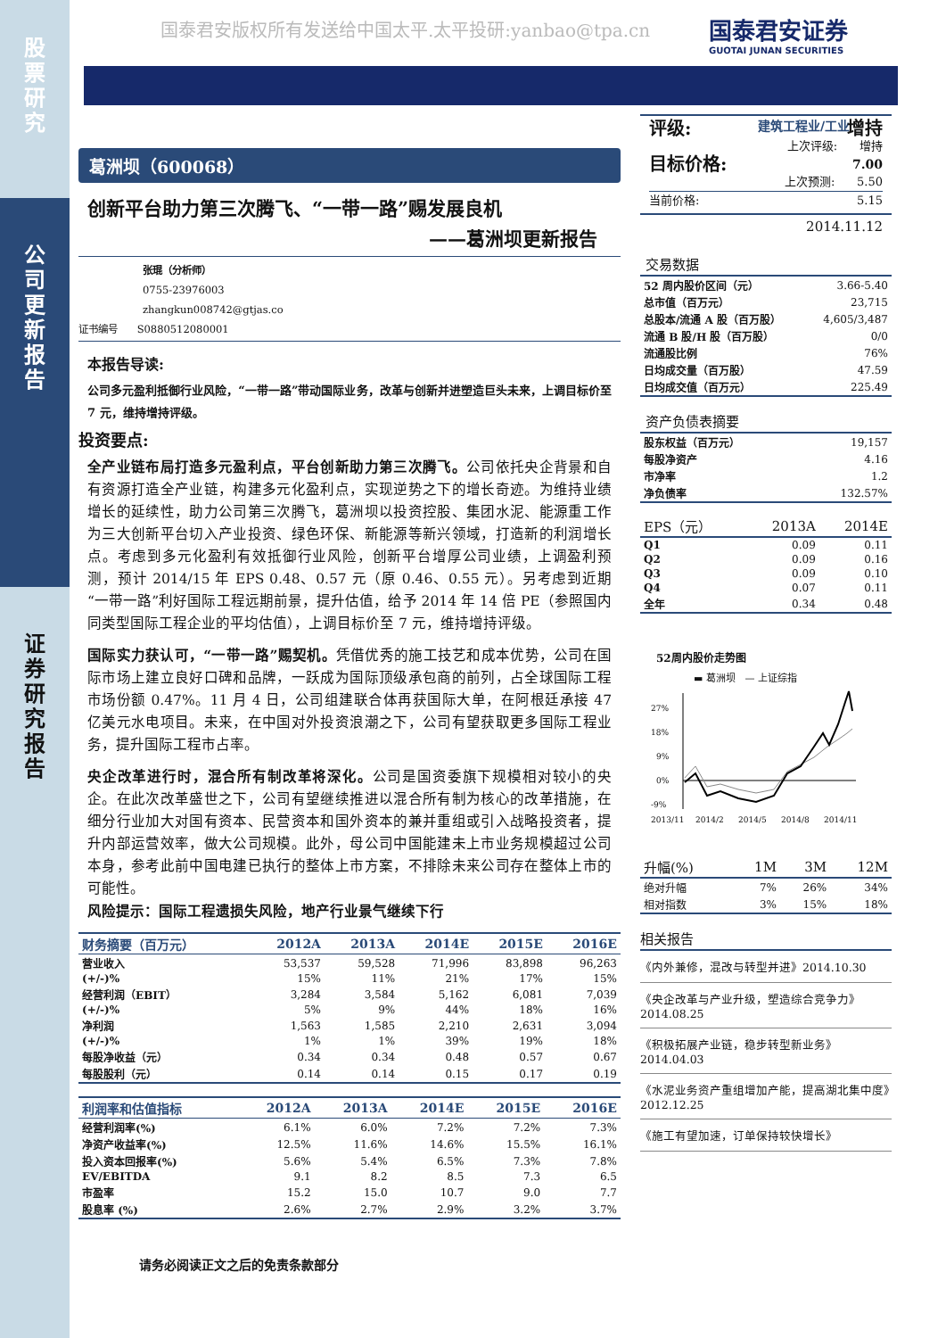股
票
研
究
公
司
更
新
报
告
证
券
研
究
报
告
国泰君安版权所有发送给中国太平.太平投研:yanbao@tpa.cn
国泰君安证券
GUOTAI JUNAN SECURITIES
建筑工程业/工业
葛洲坝（600068）
创新平台助力第三次腾飞、“一带一路”赐发展良机
——葛洲坝更新报告
张琨（分析师）
0755-23976003
zhangkun008742@gtjas.co
证书编号 S0880512080001
本报告导读:
公司多元盈利抵御行业风险，“一带一路”带动国际业务，改革与创新并进塑造巨头未来，上调目标价至 7 元，维持增持评级。
投资要点:
全产业链布局打造多元盈利点，平台创新助力第三次腾飞。公司依托央企背景和自有资源打造全产业链，构建多元化盈利点，实现逆势之下的增长奇迹。为维持业绩增长的延续性，助力公司第三次腾飞，葛洲坝以投资控股、集团水泥、能源重工作为三大创新平台切入产业投资、绿色环保、新能源等新兴领域，打造新的利润增长点。考虑到多元化盈利有效抵御行业风险，创新平台增厚公司业绩，上调盈利预测，预计 2014/15 年 EPS 0.48、0.57 元（原 0.46、0.55 元）。另考虑到近期“一带一路”利好国际工程远期前景，提升估值，给予 2014 年 14 倍 PE（参照国内同类型国际工程企业的平均估值），上调目标价至 7 元，维持增持评级。
国际实力获认可，“一带一路”赐契机。凭借优秀的施工技艺和成本优势，公司在国际市场上建立良好口碑和品牌，一跃成为国际顶级承包商的前列，占全球国际工程市场份额 0.47%。11 月 4 日，公司组建联合体再获国际大单，在阿根廷承接 47 亿美元水电项目。未来，在中国对外投资浪潮之下，公司有望获取更多国际工程业务，提升国际工程市占率。
央企改革进行时，混合所有制改革将深化。公司是国资委旗下规模相对较小的央企。在此次改革盛世之下，公司有望继续推进以混合所有制为核心的改革措施，在细分行业加大对国有资本、民营资本和国外资本的兼并重组或引入战略投资者，提升内部运营效率，做大公司规模。此外，母公司中国能建未上市业务规模超过公司本身，参考此前中国电建已执行的整体上市方案，不排除未来公司存在整体上市的可能性。
风险提示：国际工程遗损失风险，地产行业景气继续下行
| 财务摘要（百万元） | 2012A | 2013A | 2014E | 2015E | 2016E |
| --- | --- | --- | --- | --- | --- |
| 营业收入 | 53,537 | 59,528 | 71,996 | 83,898 | 96,263 |
| (+/-)% | 15% | 11% | 21% | 17% | 15% |
| 经营利润（EBIT） | 3,284 | 3,584 | 5,162 | 6,081 | 7,039 |
| (+/-)% | 5% | 9% | 44% | 18% | 16% |
| 净利润 | 1,563 | 1,585 | 2,210 | 2,631 | 3,094 |
| (+/-)% | 1% | 1% | 39% | 19% | 18% |
| 每股净收益（元） | 0.34 | 0.34 | 0.48 | 0.57 | 0.67 |
| 每股股利（元） | 0.14 | 0.14 | 0.15 | 0.17 | 0.19 |
| 利润率和估值指标 | 2012A | 2013A | 2014E | 2015E | 2016E |
| --- | --- | --- | --- | --- | --- |
| 经营利润率(%) | 6.1% | 6.0% | 7.2% | 7.2% | 7.3% |
| 净资产收益率(%) | 12.5% | 11.6% | 14.6% | 15.5% | 16.1% |
| 投入资本回报率(%) | 5.6% | 5.4% | 6.5% | 7.3% | 7.8% |
| EV/EBITDA | 9.1 | 8.2 | 8.5 | 7.3 | 6.5 |
| 市盈率 | 15.2 | 15.0 | 10.7 | 9.0 | 7.7 |
| 股息率 (%) | 2.6% | 2.7% | 2.9% | 3.2% | 3.7% |
请务必阅读正文之后的免责条款部分
评级: 增持
上次评级: 增持
目标价格: 7.00
上次预测: 5.50
当前价格: 5.15
2014.11.12
交易数据
| 52 周内股价区间（元） | 3.66-5.40 |
| 总市值（百万元） | 23,715 |
| 总股本/流通 A 股（百万股） | 4,605/3,487 |
| 流通 B 股/H 股（百万股） | 0/0 |
| 流通股比例 | 76% |
| 日均成交量（百万股） | 47.59 |
| 日均成交值（百万元） | 225.49 |
资产负债表摘要
| 股东权益（百万元） | 19,157 |
| 每股净资产 | 4.16 |
| 市净率 | 1.2 |
| 净负债率 | 132.57% |
| EPS（元） | 2013A | 2014E |
| --- | --- | --- |
| Q1 | 0.09 | 0.11 |
| Q2 | 0.09 | 0.16 |
| Q3 | 0.09 | 0.10 |
| Q4 | 0.07 | 0.11 |
| 全年 | 0.34 | 0.48 |
52周内股价走势图
▬ 葛洲坝 — 上证综指
27%
18%
9%
0%
-9%
2013/11
2014/2
2014/5
2014/8
2014/11
| 升幅(%) | 1M | 3M | 12M |
| --- | --- | --- | --- |
| 绝对升幅 | 7% | 26% | 34% |
| 相对指数 | 3% | 15% | 18% |
相关报告
《内外兼修，混改与转型并进》2014.10.30
《央企改革与产业升级，塑造综合竞争力》2014.08.25
《积极拓展产业链，稳步转型新业务》2014.04.03
《水泥业务资产重组增加产能，提高湖北集中度》2012.12.25
《施工有望加速，订单保持较快增长》